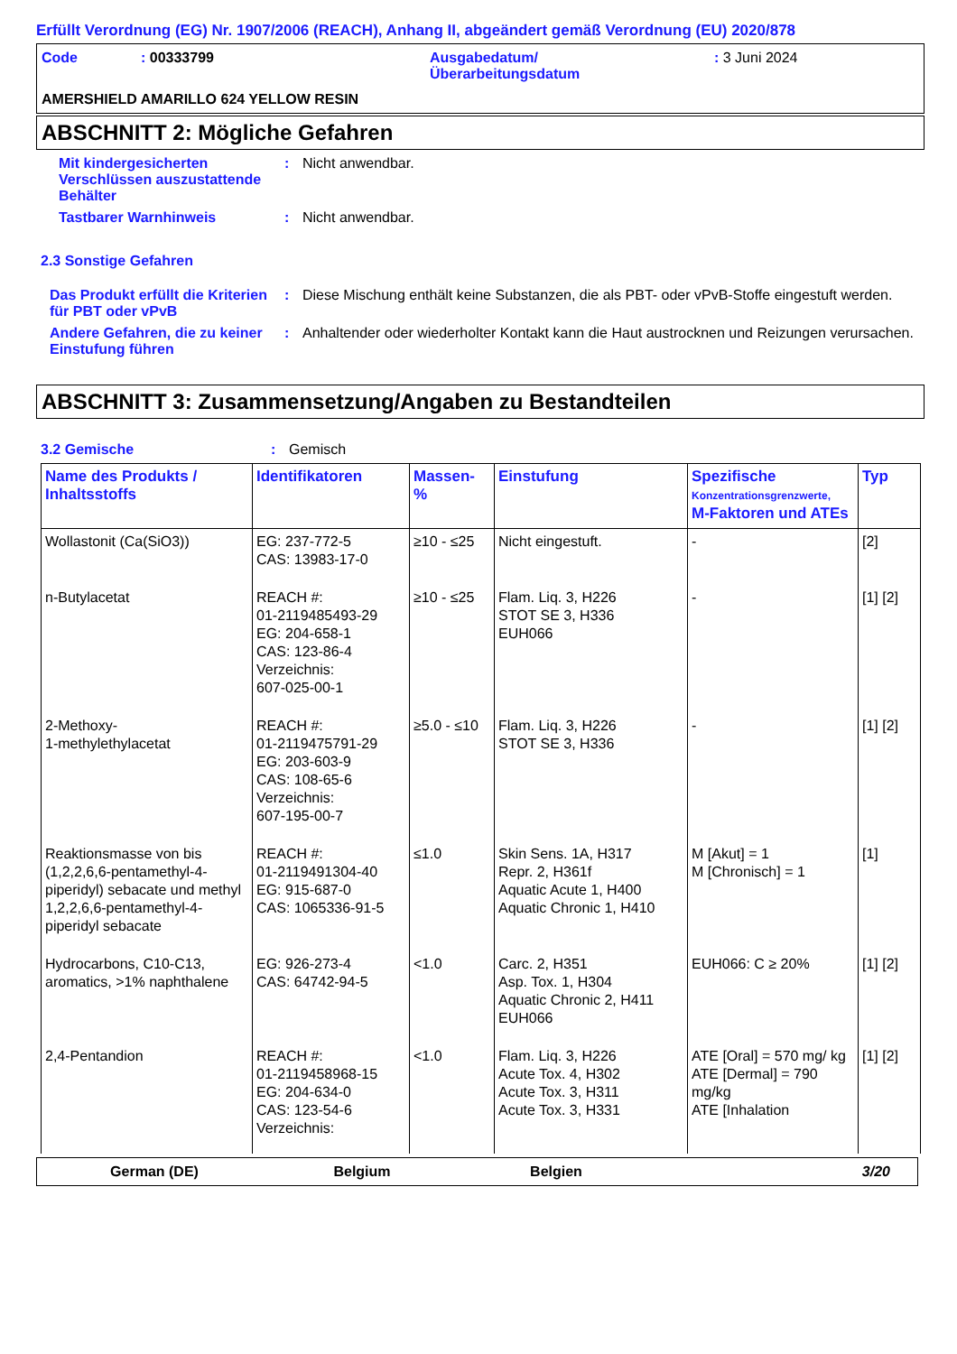Erfüllt Verordnung (EG) Nr. 1907/2006 (REACH), Anhang II, abgeändert gemäß Verordnung (EU) 2020/878
Code : 00333799 Ausgabedatum/
Überarbeitungsdatum
: 3 Juni 2024
AMERSHIELD AMARILLO 624 YELLOW RESIN
ABSCHNITT 2: Mögliche Gefahren
Mit kindergesicherten Verschlüssen auszustattende Behälter
: Nicht anwendbar.
Tastbarer Warnhinweis : Nicht anwendbar.
2.3 Sonstige Gefahren
Das Produkt erfüllt die Kriterien für PBT oder vPvB
: Diese Mischung enthält keine Substanzen, die als PBT- oder vPvB-Stoffe eingestuft werden.
Andere Gefahren, die zu keiner Einstufung führen
: Anhaltender oder wiederholter Kontakt kann die Haut austrocknen und Reizungen verursachen.
ABSCHNITT 3: Zusammensetzung/Angaben zu Bestandteilen
3.2 Gemische : Gemisch
| Name des Produkts / Inhaltsstoffs | Identifikatoren | Massen- % | Einstufung | Spezifische Konzentrationsgrenzwerte, M-Faktoren und ATEs | Typ |
| --- | --- | --- | --- | --- | --- |
| Wollastonit (Ca(SiO3)) | EG: 237-772-5 CAS: 13983-17-0 | ≥10 - ≤25 | Nicht eingestuft. | - | [2] |
| n-Butylacetat | REACH #: 01-2119485493-29 EG: 204-658-1 CAS: 123-86-4 Verzeichnis: 607-025-00-1 | ≥10 - ≤25 | Flam. Liq. 3, H226 STOT SE 3, H336 EUH066 | - | [1] [2] |
| 2-Methoxy- 1-methylethylacetat | REACH #: 01-2119475791-29 EG: 203-603-9 CAS: 108-65-6 Verzeichnis: 607-195-00-7 | ≥5.0 - ≤10 | Flam. Liq. 3, H226 STOT SE 3, H336 | - | [1] [2] |
| Reaktionsmasse von bis (1,2,2,6,6-pentamethyl-4-piperidyl) sebacate und methyl 1,2,2,6,6-pentamethyl-4-piperidyl sebacate | REACH #: 01-2119491304-40 EG: 915-687-0 CAS: 1065336-91-5 | ≤1.0 | Skin Sens. 1A, H317 Repr. 2, H361f Aquatic Acute 1, H400 Aquatic Chronic 1, H410 | M [Akut] = 1 M [Chronisch] = 1 | [1] |
| Hydrocarbons, C10-C13, aromatics, >1% naphthalene | EG: 926-273-4 CAS: 64742-94-5 | <1.0 | Carc. 2, H351 Asp. Tox. 1, H304 Aquatic Chronic 2, H411 EUH066 | EUH066: C ≥ 20% | [1] [2] |
| 2,4-Pentandion | REACH #: 01-2119458968-15 EG: 204-634-0 CAS: 123-54-6 Verzeichnis: | <1.0 | Flam. Liq. 3, H226 Acute Tox. 4, H302 Acute Tox. 3, H311 Acute Tox. 3, H331 | ATE [Oral] = 570 mg/ kg ATE [Dermal] = 790 mg/kg ATE [Inhalation | [1] [2] |
German (DE) Belgium Belgien 3/20